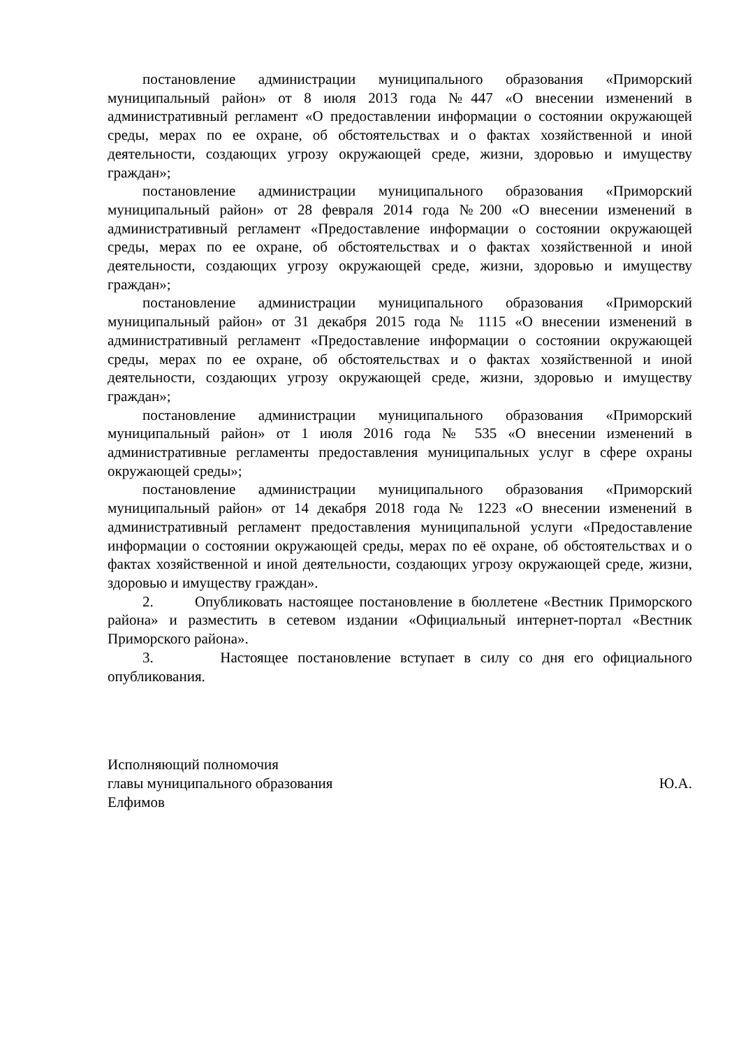постановление администрации муниципального образования «Приморский муниципальный район» от 8 июля 2013 года №447 «О внесении изменений в административный регламент «О предоставлении информации о состоянии окружающей среды, мерах по ее охране, об обстоятельствах и о фактах хозяйственной и иной деятельности, создающих угрозу окружающей среде, жизни, здоровью и имуществу граждан»;
постановление администрации муниципального образования «Приморский муниципальный район» от 28 февраля 2014 года №200 «О внесении изменений в административный регламент «Предоставление информации о состоянии окружающей среды, мерах по ее охране, об обстоятельствах и о фактах хозяйственной и иной деятельности, создающих угрозу окружающей среде, жизни, здоровью и имуществу граждан»;
постановление администрации муниципального образования «Приморский муниципальный район» от 31 декабря 2015 года № 1115 «О внесении изменений в административный регламент «Предоставление информации о состоянии окружающей среды, мерах по ее охране, об обстоятельствах и о фактах хозяйственной и иной деятельности, создающих угрозу окружающей среде, жизни, здоровью и имуществу граждан»;
постановление администрации муниципального образования «Приморский муниципальный район» от 1 июля 2016 года № 535 «О внесении изменений в административные регламенты предоставления муниципальных услуг в сфере охраны окружающей среды»;
постановление администрации муниципального образования «Приморский муниципальный район» от 14 декабря 2018 года № 1223 «О внесении изменений в административный регламент предоставления муниципальной услуги «Предоставление информации о состоянии окружающей среды, мерах по её охране, об обстоятельствах и о фактах хозяйственной и иной деятельности, создающих угрозу окружающей среде, жизни, здоровью и имуществу граждан».
2. Опубликовать настоящее постановление в бюллетене «Вестник Приморского района» и разместить в сетевом издании «Официальный интернет-портал «Вестник Приморского района».
3. Настоящее постановление вступает в силу со дня его официального опубликования.
Исполняющий полномочия
главы муниципального образования Ю.А.
Елфимов